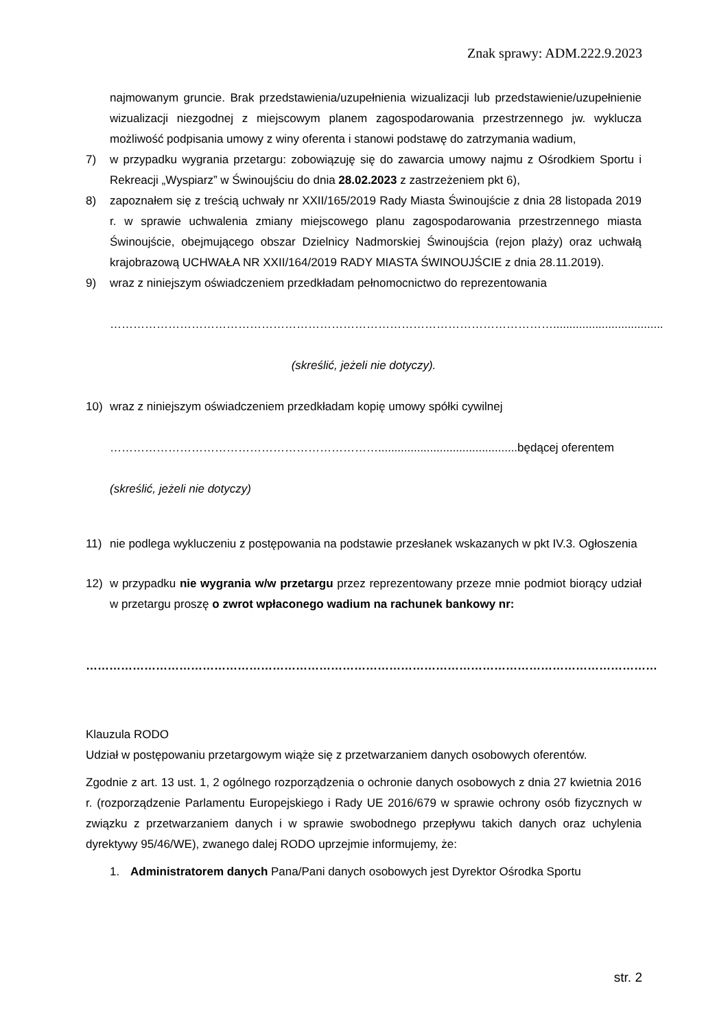Znak sprawy: ADM.222.9.2023
najmowanym gruncie. Brak przedstawienia/uzupełnienia wizualizacji lub przedstawienie/uzupełnienie wizualizacji niezgodnej z miejscowym planem zagospodarowania przestrzennego jw. wyklucza możliwość podpisania umowy z winy oferenta i stanowi podstawę do zatrzymania wadium,
7) w przypadku wygrania przetargu: zobowiązuję się do zawarcia umowy najmu z Ośrodkiem Sportu i Rekreacji „Wyspiarz” w Świnoujściu do dnia 28.02.2023 z zastrzeżeniem pkt 6),
8) zapoznałem się z treścią uchwały nr XXII/165/2019 Rady Miasta Świnoujście z dnia 28 listopada 2019 r. w sprawie uchwalenia zmiany miejscowego planu zagospodarowania przestrzennego miasta Świnoujście, obejmującego obszar Dzielnicy Nadmorskiej Świnoujścia (rejon plaży) oraz uchwałą krajobrazową UCHWAŁA NR XXII/164/2019 RADY MIASTA ŚWINOUJŚCIE z dnia 28.11.2019).
9) wraz z niniejszym oświadczeniem przedkładam pełnomocnictwo do reprezentowania
……………………………………………………………………………………………………..................................
(skreślić, jeżeli nie dotyczy).
10) wraz z niniejszym oświadczeniem przedkładam kopię umowy spółki cywilnej
……………………………………………………………...........................................będącej oferentem
(skreślić, jeżeli nie dotyczy)
11) nie podlega wykluczeniu z postępowania na podstawie przesłanek wskazanych w pkt IV.3. Ogłoszenia
12) w przypadku nie wygrania w/w przetargu przez reprezentowany przeze mnie podmiot biorący udział w przetargu proszę o zwrot wpłaconego wadium na rachunek bankowy nr:
…………………………………………………………………………………………………………………………………
Klauzula RODO
Udział w postępowaniu przetargowym wiąże się z przetwarzaniem danych osobowych oferentów.
Zgodnie z art. 13 ust. 1, 2 ogólnego rozporządzenia o ochronie danych osobowych z dnia 27 kwietnia 2016 r. (rozporządzenie Parlamentu Europejskiego i Rady UE 2016/679 w sprawie ochrony osób fizycznych w związku z przetwarzaniem danych i w sprawie swobodnego przepływu takich danych oraz uchylenia dyrektywy 95/46/WE), zwanego dalej RODO uprzejmie informujemy, że:
1. Administratorem danych Pana/Pani danych osobowych jest Dyrektor Ośrodka Sportu
str. 2